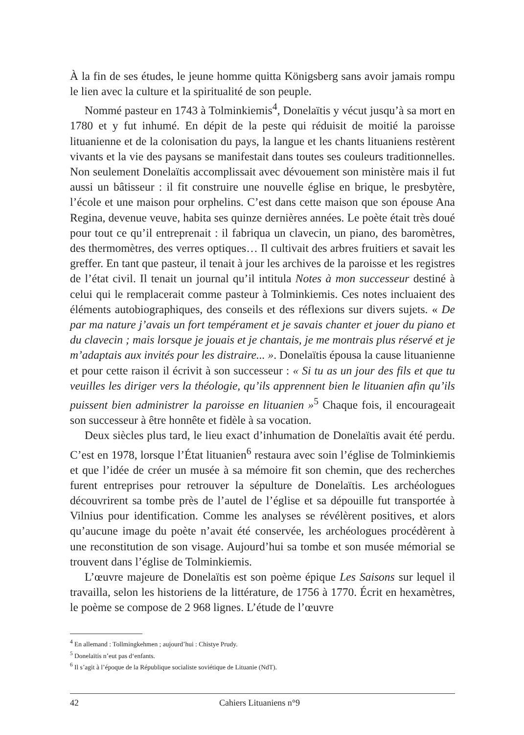À la fin de ses études, le jeune homme quitta Königsberg sans avoir jamais rompu le lien avec la culture et la spiritualité de son peuple.
Nommé pasteur en 1743 à Tolminkiemis<sup>4</sup>, Donelaïtis y vécut jusqu’à sa mort en 1780 et y fut inhumé. En dépit de la peste qui réduisit de moitié la paroisse lituanienne et de la colonisation du pays, la langue et les chants lituaniens restèrent vivants et la vie des paysans se manifestait dans toutes ses couleurs traditionnelles. Non seulement Donelaïtis accomplissait avec dévouement son ministère mais il fut aussi un bâtisseur : il fit construire une nouvelle église en brique, le presbytère, l’école et une maison pour orphelins. C’est dans cette maison que son épouse Ana Regina, devenue veuve, habita ses quinze dernières années. Le poète était très doué pour tout ce qu’il entreprenait : il fabriqua un clavecin, un piano, des baromètres, des thermomètres, des verres optiques… Il cultivait des arbres fruitiers et savait les greffer. En tant que pasteur, il tenait à jour les archives de la paroisse et les registres de l’état civil. Il tenait un journal qu’il intitula Notes à mon successeur destiné à celui qui le remplacerait comme pasteur à Tolminkiemis. Ces notes incluaient des éléments autobiographiques, des conseils et des réflexions sur divers sujets. « De par ma nature j’avais un fort tempérament et je savais chanter et jouer du piano et du clavecin ; mais lorsque je jouais et je chantais, je me montrais plus réservé et je m’adaptais aux invités pour les distraire... ». Donelaïtis épousa la cause lituanienne et pour cette raison il écrivit à son successeur : « Si tu as un jour des fils et que tu veuilles les diriger vers la théologie, qu’ils apprennent bien le lituanien afin qu’ils puissent bien administrer la paroisse en lituanien »<sup>5</sup> Chaque fois, il encourageait son successeur à être honnête et fidèle à sa vocation.
Deux siècles plus tard, le lieu exact d’inhumation de Donelaïtis avait été perdu. C’est en 1978, lorsque l’État lituanien<sup>6</sup> restaura avec soin l’église de Tolminkiemis et que l’idée de créer un musée à sa mémoire fit son chemin, que des recherches furent entreprises pour retrouver la sépulture de Donelaïtis. Les archéologues découvrirent sa tombe près de l’autel de l’église et sa dépouille fut transportée à Vilnius pour identification. Comme les analyses se révélèrent positives, et alors qu’aucune image du poète n’avait été conservée, les archéologues procédèrent à une reconstitution de son visage. Aujourd’hui sa tombe et son musée mémorial se trouvent dans l’église de Tolminkiemis.
L’œuvre majeure de Donelaïtis est son poème épique Les Saisons sur lequel il travailla, selon les historiens de la littérature, de 1756 à 1770. Écrit en hexamètres, le poème se compose de 2 968 lignes. L’étude de l’œuvre
<sup>4</sup> En allemand : Tollmingkehmen ; aujourd’hui : Chistye Prudy.
<sup>5</sup> Donelaïtis n’eut pas d‘enfants.
<sup>6</sup> Il s’agit à l’époque de la République socialiste soviétique de Lituanie (NdT).
42 Cahiers Lituaniens n°9